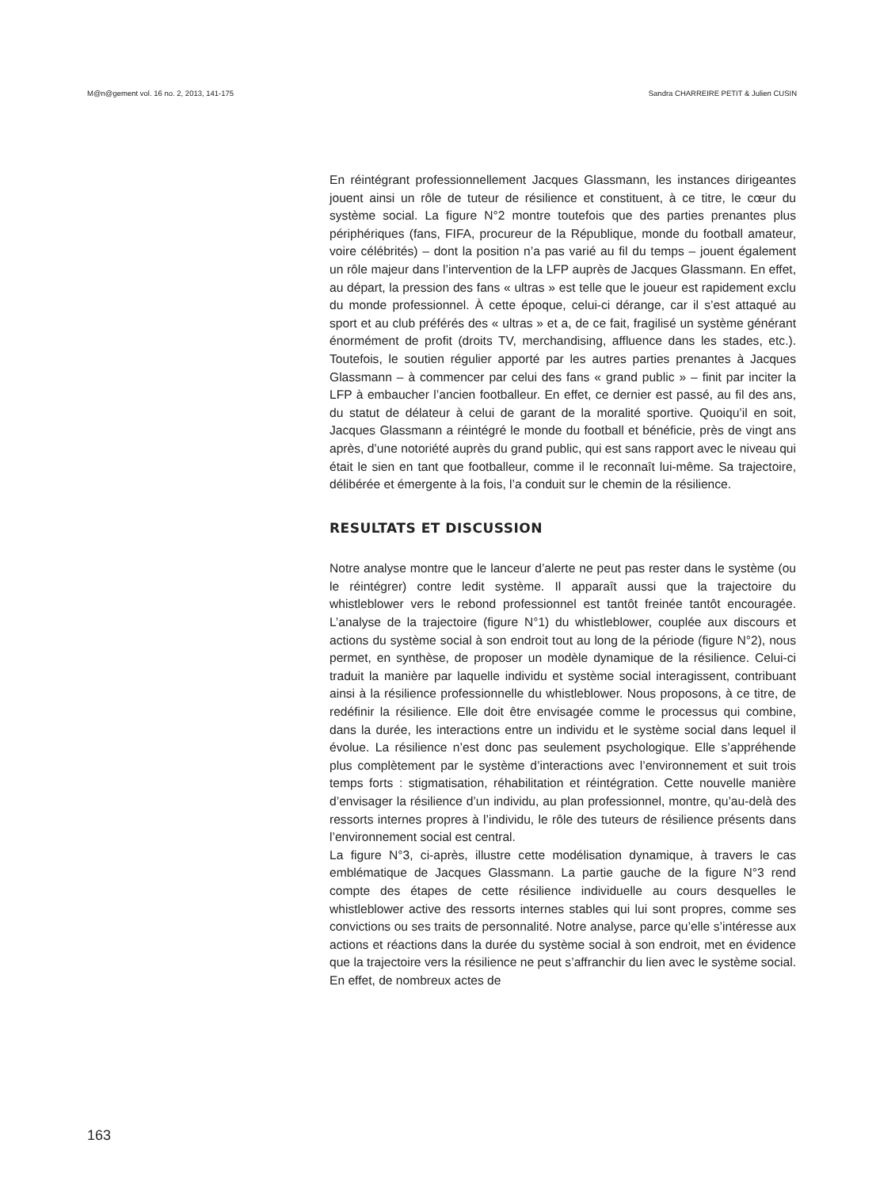M@n@gement vol. 16 no. 2, 2013, 141-175 Sandra CHARREIRE PETIT & Julien CUSIN
En réintégrant professionnellement Jacques Glassmann, les instances dirigeantes jouent ainsi un rôle de tuteur de résilience et constituent, à ce titre, le cœur du système social. La figure N°2 montre toutefois que des parties prenantes plus périphériques (fans, FIFA, procureur de la République, monde du football amateur, voire célébrités) – dont la position n’a pas varié au fil du temps – jouent également un rôle majeur dans l’intervention de la LFP auprès de Jacques Glassmann. En effet, au départ, la pression des fans « ultras » est telle que le joueur est rapidement exclu du monde professionnel. À cette époque, celui-ci dérange, car il s’est attaqué au sport et au club préférés des « ultras » et a, de ce fait, fragilisé un système générant énormément de profit (droits TV, merchandising, affluence dans les stades, etc.). Toutefois, le soutien régulier apporté par les autres parties prenantes à Jacques Glassmann – à commencer par celui des fans « grand public » – finit par inciter la LFP à embaucher l’ancien footballeur. En effet, ce dernier est passé, au fil des ans, du statut de délateur à celui de garant de la moralité sportive. Quoiqu’il en soit, Jacques Glassmann a réintégré le monde du football et bénéficie, près de vingt ans après, d’une notoriété auprès du grand public, qui est sans rapport avec le niveau qui était le sien en tant que footballeur, comme il le reconnaît lui-même. Sa trajectoire, délibérée et émergente à la fois, l’a conduit sur le chemin de la résilience.
RESULTATS ET DISCUSSION
Notre analyse montre que le lanceur d’alerte ne peut pas rester dans le système (ou le réintégrer) contre ledit système. Il apparaît aussi que la trajectoire du whistleblower vers le rebond professionnel est tantôt freinée tantôt encouragée. L’analyse de la trajectoire (figure N°1) du whistleblower, couplée aux discours et actions du système social à son endroit tout au long de la période (figure N°2), nous permet, en synthèse, de proposer un modèle dynamique de la résilience. Celui-ci traduit la manière par laquelle individu et système social interagissent, contribuant ainsi à la résilience professionnelle du whistleblower. Nous proposons, à ce titre, de redéfinir la résilience. Elle doit être envisagée comme le processus qui combine, dans la durée, les interactions entre un individu et le système social dans lequel il évolue. La résilience n’est donc pas seulement psychologique. Elle s’appréhende plus complètement par le système d’interactions avec l’environnement et suit trois temps forts : stigmatisation, réhabilitation et réintégration. Cette nouvelle manière d’envisager la résilience d’un individu, au plan professionnel, montre, qu’au-delà des ressorts internes propres à l’individu, le rôle des tuteurs de résilience présents dans l’environnement social est central.
La figure N°3, ci-après, illustre cette modélisation dynamique, à travers le cas emblématique de Jacques Glassmann. La partie gauche de la figure N°3 rend compte des étapes de cette résilience individuelle au cours desquelles le whistleblower active des ressorts internes stables qui lui sont propres, comme ses convictions ou ses traits de personnalité. Notre analyse, parce qu’elle s’intéresse aux actions et réactions dans la durée du système social à son endroit, met en évidence que la trajectoire vers la résilience ne peut s’affranchir du lien avec le système social. En effet, de nombreux actes de
163